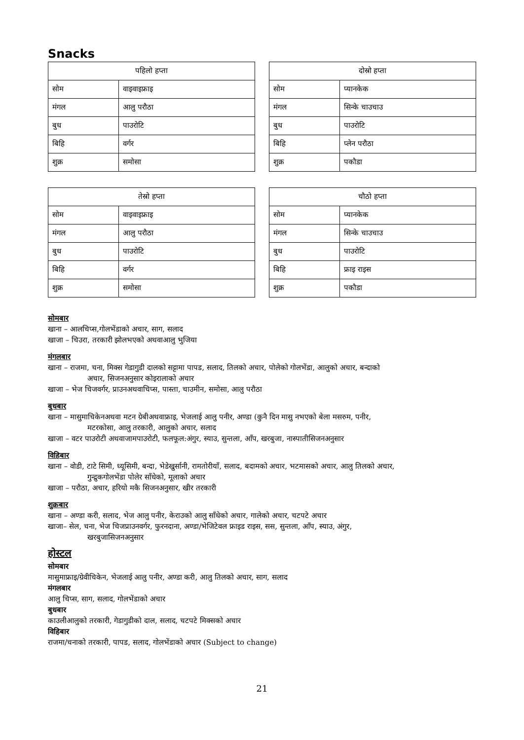Snacks
| पहिलो हप्ता | |
| --- | --- |
| सोम | वाइवाइफ्राइ |
| मंगल | आलु परौठा |
| बुध | पाउरोटि |
| बिहि | वर्गर |
| शुक्र | समोसा |
| दोस्रो हप्ता | |
| --- | --- |
| सोम | प्यानकेक |
| मंगल | सिन्के चाउचाउ |
| बुध | पाउरोटि |
| बिहि | प्लेन परौठा |
| शुक्र | पकौडा |
| तेस्रो हप्ता | |
| --- | --- |
| सोम | वाइवाइफ्राइ |
| मंगल | आलु परौठा |
| बुध | पाउरोटि |
| बिहि | वर्गर |
| शुक्र | समोसा |
| चौठो हप्ता | |
| --- | --- |
| सोम | प्यानकेक |
| मंगल | सिन्के चाउचाउ |
| बुध | पाउरोटि |
| बिहि | फ्राइ राइस |
| शुक्र | पकौडा |
सोमबार
खाना – आलचिप्स,गोलभेंडाको अचार, साग, सलाद
खाजा – चिउरा, तरकारी झोलभएको अथवाआलु भुजिया
मंगलबार
खाना – राजमा, चना, मिक्स गेडागुडी दालको सट्टामा पापड, सलाद, तिलको अचार, पोलेको गोलभेंडा, आलुको अचार, बन्दाको
अचार, सिजनअनुसार कोइरालाको अचार
खाजा – भेज चिजवर्गर, प्राउनअथवाचिप्स, पास्ता, चाउमीन, समोसा, आलु परौठा
बुधबार
खाना – मासुमाचिकेनअथवा मटन ग्रेबीअथवाफ्राइ, भेजलाई आलु पनीर, अण्डा (कुनै दिन मासु नभएको बेला मसरुम, पनीर,
मटरकोसा, आलु तरकारी, आलुको अचार, सलाद
खाजा – वटर पाउरोटी अथवाजामपाउरोटी, फलफूल:अंगुर, स्याउ, सुन्तला, आँप, खरबुजा, नास्पातीसिजनअनुसार
विहिबार
खाना – वोडी, टाटे सिमी, ध्यूसिमी, बन्दा, भेडेखुर्सानी, रामतोरीयाँ, सलाद, बदामको अचार, भटमासको अचार, आलु तिलको अचार,
गुन्द्रुकगोलभेंडा पोलेर साँधेको, मूलाको अचार
खाजा – परौठा, अचार, हरियो मकै सिजनअनुसार, खीर तरकारी
शुक्रबार
खाना – अण्डा करी, सलाद, भेज आलु पनीर, केराउको आलु साँधेको अचार, गालेको अचार, चटपटे अचार
खाजा– सेल, चना, भेज चिजप्राउनवर्गर, फुरनदाना, अण्डा/भेजिटेवल फ्राइड राइस, सस, सुन्तला, आँप, स्याउ, अंगुर,
खरबुजासिजनअनुसार
होस्टल
सोमबार
मासुमाफ्राइ/ग्रेवीचिकेन, भेजलाई आलु पनीर, अण्डा करी, आलु तिलको अचार, साग, सलाद
मंगलबार
आलु चिप्स, साग, सलाद, गोलभेंडाको अचार
बुधबार
काउलीआलुको तरकारी, गेडागुडीको दाल, सलाद, चटपटे मिक्सको अचार
विहिबार
राजमा/चनाको तरकारी, पापड, सलाद, गोलभेंडाको अचार (Subject to change)
21